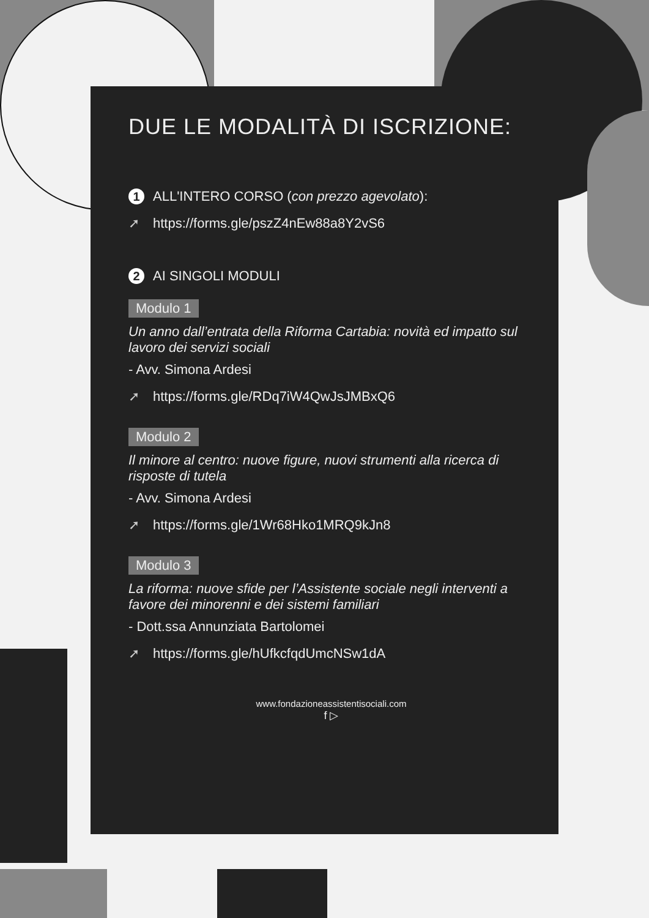DUE LE MODALITÀ DI ISCRIZIONE:
1 ALL'INTERO CORSO (con prezzo agevolato):
➚ https://forms.gle/pszZ4nEw88a8Y2vS6
2 AI SINGOLI MODULI
Modulo 1
Un anno dall’entrata della Riforma Cartabia: novità ed impatto sul lavoro dei servizi sociali
- Avv. Simona Ardesi
➚ https://forms.gle/RDq7iW4QwJsJMBxQ6
Modulo 2
Il minore al centro: nuove figure, nuovi strumenti alla ricerca di risposte di tutela
- Avv. Simona Ardesi
➚ https://forms.gle/1Wr68Hko1MRQ9kJn8
Modulo 3
La riforma: nuove sfide per l’Assistente sociale negli interventi a favore dei minorenni e dei sistemi familiari
- Dott.ssa Annunziata Bartolomei
➚ https://forms.gle/hUfkcfqdUmcNSw1dA
www.fondazioneassistentisociali.com
f ▷